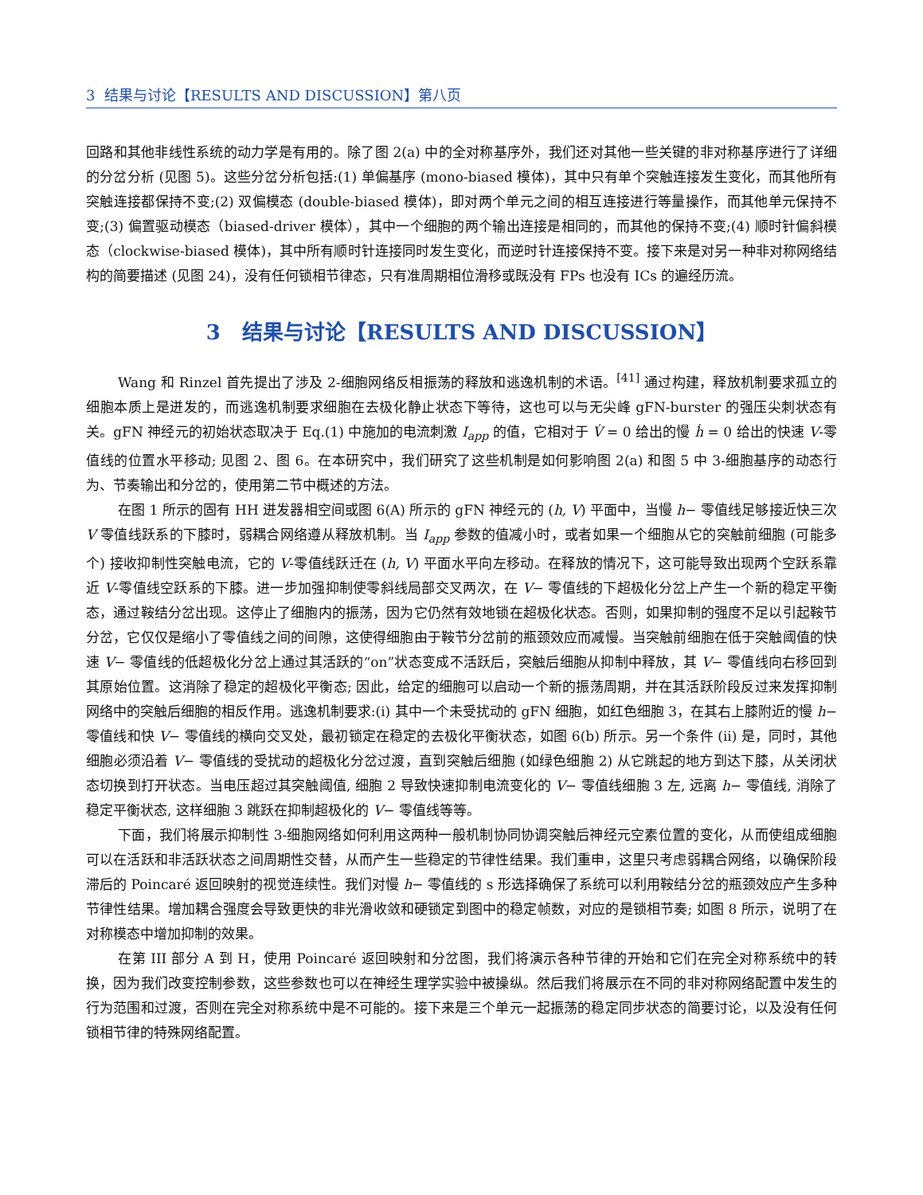3 结果与讨论【RESULTS AND DISCUSSION】第八页
回路和其他非线性系统的动力学是有用的。除了图 2(a) 中的全对称基序外，我们还对其他一些关键的非对称基序进行了详细的分岔分析 (见图 5)。这些分岔分析包括:(1) 单偏基序 (mono-biased 模体)，其中只有单个突触连接发生变化，而其他所有突触连接都保持不变;(2) 双偏模态 (double-biased 模体)，即对两个单元之间的相互连接进行等量操作，而其他单元保持不变;(3) 偏置驱动模态（biased-driver 模体），其中一个细胞的两个输出连接是相同的，而其他的保持不变;(4) 顺时针偏斜模态（clockwise-biased 模体)，其中所有顺时针连接同时发生变化，而逆时针连接保持不变。接下来是对另一种非对称网络结构的简要描述 (见图 24)，没有任何锁相节律态，只有准周期相位滑移或既没有 FPs 也没有 ICs 的遍经历流。
3 结果与讨论【RESULTS AND DISCUSSION】
Wang 和 Rinzel 首先提出了涉及 2-细胞网络反相振荡的释放和逃逸机制的术语。<sup>[41]</sup> 通过构建，释放机制要求孤立的细胞本质上是迸发的，而逃逸机制要求细胞在去极化静止状态下等待，这也可以与无尖峰 gFN-burster 的强压尖刺状态有关。gFN 神经元的初始状态取决于 Eq.(1) 中施加的电流刺激 I<sub>app</sub> 的值，它相对于 V̇ = 0 给出的慢 ḣ = 0 给出的快速 V-零值线的位置水平移动; 见图 2、图 6。在本研究中，我们研究了这些机制是如何影响图 2(a) 和图 5 中 3-细胞基序的动态行为、节奏输出和分岔的，使用第二节中概述的方法。
在图 1 所示的固有 HH 迸发器相空间或图 6(A) 所示的 gFN 神经元的 (h, V) 平面中，当慢 h− 零值线足够接近快三次 V 零值线跃系的下膝时，弱耦合网络遵从释放机制。当 I<sub>app</sub> 参数的值减小时，或者如果一个细胞从它的突触前细胞 (可能多个) 接收抑制性突触电流，它的 V-零值线跃迁在 (h, V) 平面水平向左移动。在释放的情况下，这可能导致出现两个空跃系靠近 V-零值线空跃系的下膝。进一步加强抑制使零斜线局部交叉两次，在 V− 零值线的下超极化分岔上产生一个新的稳定平衡态，通过鞍结分岔出现。这停止了细胞内的振荡，因为它仍然有效地锁在超极化状态。否则，如果抑制的强度不足以引起鞍节分岔，它仅仅是缩小了零值线之间的间隙，这使得细胞由于鞍节分岔前的瓶颈效应而减慢。当突触前细胞在低于突触阈值的快速 V− 零值线的低超极化分岔上通过其活跃的“on”状态变成不活跃后，突触后细胞从抑制中释放，其 V− 零值线向右移回到其原始位置。这消除了稳定的超极化平衡态; 因此，给定的细胞可以启动一个新的振荡周期，并在其活跃阶段反过来发挥抑制网络中的突触后细胞的相反作用。逃逸机制要求:(i) 其中一个未受扰动的 gFN 细胞，如红色细胞 3，在其右上膝附近的慢 h− 零值线和快 V− 零值线的横向交叉处，最初锁定在稳定的去极化平衡状态，如图 6(b) 所示。另一个条件 (ii) 是，同时，其他细胞必须沿着 V− 零值线的受扰动的超极化分岔过渡，直到突触后细胞 (如绿色细胞 2) 从它跳起的地方到达下膝，从关闭状态切换到打开状态。当电压超过其突触阈值, 细胞 2 导致快速抑制电流变化的 V− 零值线细胞 3 左, 远离 h− 零值线, 消除了稳定平衡状态, 这样细胞 3 跳跃在抑制超极化的 V− 零值线等等。
下面，我们将展示抑制性 3-细胞网络如何利用这两种一般机制协同协调突触后神经元空素位置的变化，从而使组成细胞可以在活跃和非活跃状态之间周期性交替，从而产生一些稳定的节律性结果。我们重申，这里只考虑弱耦合网络，以确保阶段滞后的 Poincaré 返回映射的视觉连续性。我们对慢 h− 零值线的 s 形选择确保了系统可以利用鞍结分岔的瓶颈效应产生多种节律性结果。增加耦合强度会导致更快的非光滑收敛和硬锁定到图中的稳定帧数，对应的是锁相节奏; 如图 8 所示，说明了在对称模态中增加抑制的效果。
在第 III 部分 A 到 H，使用 Poincaré 返回映射和分岔图，我们将演示各种节律的开始和它们在完全对称系统中的转换，因为我们改变控制参数，这些参数也可以在神经生理学实验中被操纵。然后我们将展示在不同的非对称网络配置中发生的行为范围和过渡，否则在完全对称系统中是不可能的。接下来是三个单元一起振荡的稳定同步状态的简要讨论，以及没有任何锁相节律的特殊网络配置。